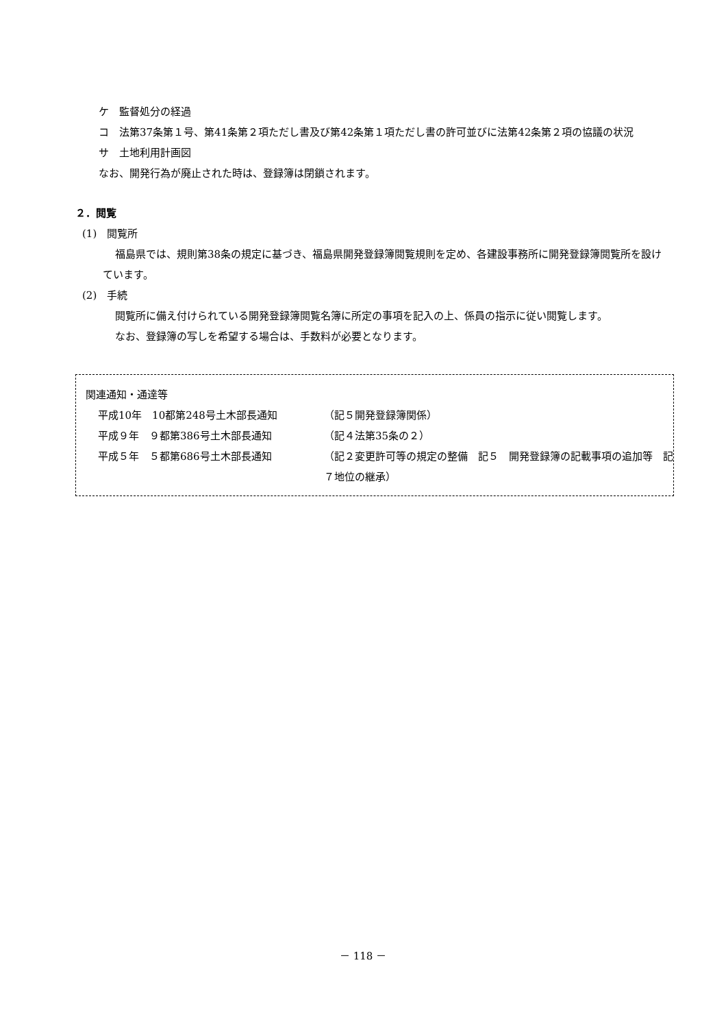ケ　監督処分の経過
コ　法第37条第１号、第41条第２項ただし書及び第42条第１項ただし書の許可並びに法第42条第２項の協議の状況
サ　土地利用計画図
なお、開発行為が廃止された時は、登録簿は閉鎖されます。
２．閲覧
(1)　閲覧所
福島県では、規則第38条の規定に基づき、福島県開発登録簿閲覧規則を定め、各建設事務所に開発登録簿閲覧所を設けています。
(2)　手続
閲覧所に備え付けられている開発登録簿閲覧名簿に所定の事項を記入の上、係員の指示に従い閲覧します。
なお、登録簿の写しを希望する場合は、手数料が必要となります。
関連通知・通達等
平成10年　10都第248号土木部長通知 （記５開発登録簿関係）
平成９年　９都第386号土木部長通知 （記４法第35条の２）
平成５年　５都第686号土木部長通知 （記２変更許可等の規定の整備　記５　開発登録簿の記載事項の追加等　記７地位の継承）
－ 118 －